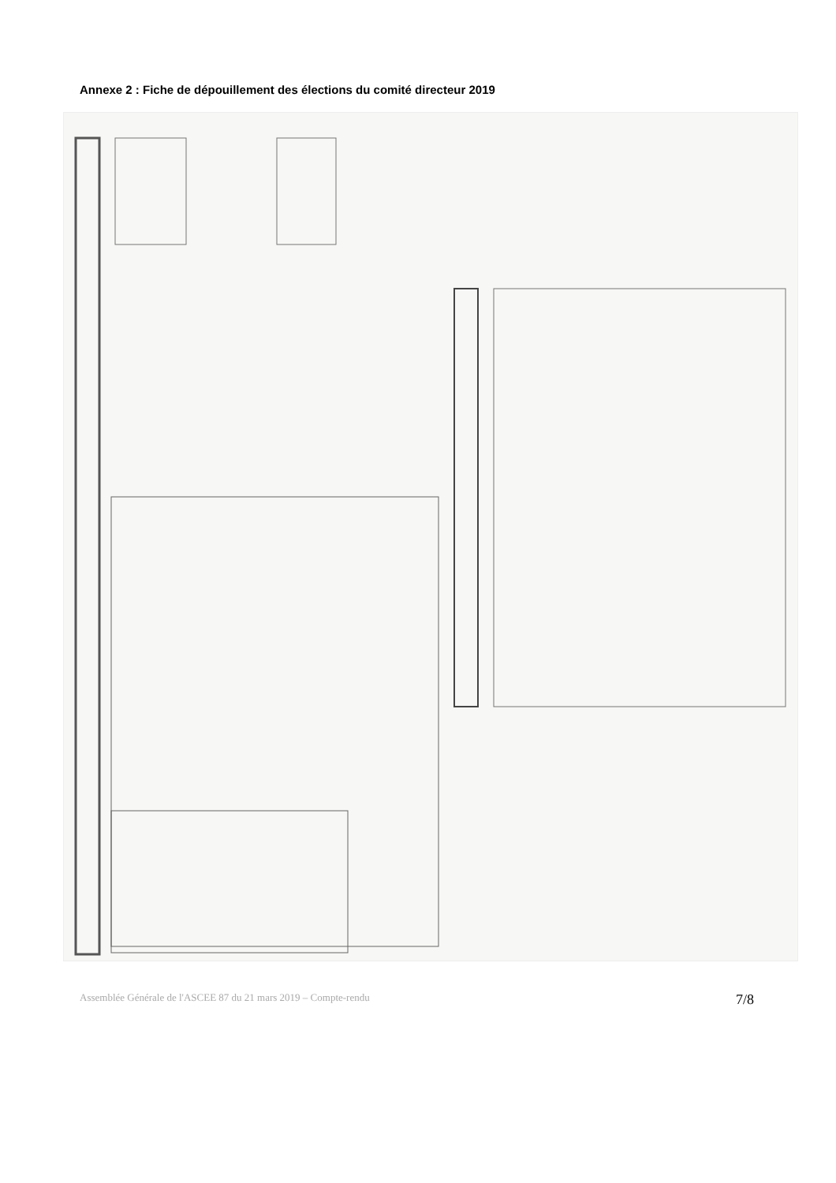Annexe 2 : Fiche de dépouillement des élections du comité directeur 2019
Assemblée Générale de l'ASCEE 87 du 21 mars 2019 – Compte-rendu 7/8